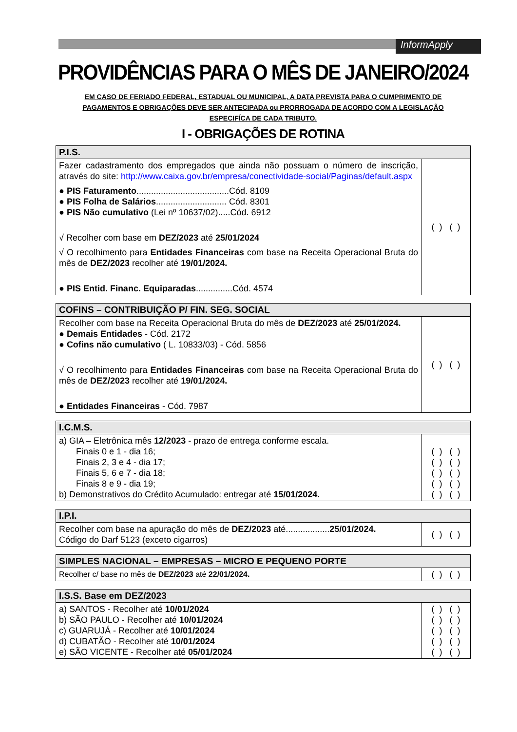InformApply
PROVIDÊNCIAS PARA O MÊS DE JANEIRO/2024
EM CASO DE FERIADO FEDERAL, ESTADUAL OU MUNICIPAL, A DATA PREVISTA PARA O CUMPRIMENTO DE PAGAMENTOS E OBRIGAÇÕES DEVE SER ANTECIPADA ou PRORROGADA DE ACORDO COM A LEGISLAÇÃO ESPECIFÍCA DE CADA TRIBUTO.
I - OBRIGAÇÕES DE ROTINA
| P.I.S. | |
| --- | --- |
| Fazer cadastramento dos empregados que ainda não possuam o número de inscrição, através do site: http://www.caixa.gov.br/empresa/conectividade-social/Paginas/default.aspx ● PIS Faturamento ......................................Cód. 8109 ● PIS Folha de Salários ............................. Cód. 8301 ● PIS Não cumulativo (Lei nº 10637/02).....Cód. 6912 √ Recolher com base em DEZ/2023 até 25/01/2024 √ O recolhimento para Entidades Financeiras com base na Receita Operacional Bruta do mês de DEZ/2023 recolher até 19/01/2024. ● PIS Entid. Financ. Equiparadas ...............Cód. 4574 | ( ) ( ) |
| COFINS – CONTRIBUIÇÃO P/ FIN. SEG. SOCIAL | |
| --- | --- |
| Recolher com base na Receita Operacional Bruta do mês de DEZ/2023 até 25/01/2024. ● Demais Entidades - Cód. 2172 ● Cofins não cumulativo ( L. 10833/03) - Cód. 5856 √ O recolhimento para Entidades Financeiras com base na Receita Operacional Bruta do mês de DEZ/2023 recolher até 19/01/2024. ● Entidades Financeiras - Cód. 7987 | ( ) ( ) |
| I.C.M.S. | |
| --- | --- |
| a) GIA – Eletrônica mês 12/2023 - prazo de entrega conforme escala. Finais 0 e 1 - dia 16; Finais 2, 3 e 4 - dia 17; Finais 5, 6 e 7 - dia 18; Finais 8 e 9 - dia 19; b) Demonstrativos do Crédito Acumulado: entregar até 15/01/2024. | ( ) ( ) ( ) ( ) ( ) ( ) ( ) ( ) ( ) ( ) |
| I.P.I. | |
| --- | --- |
| Recolher com base na apuração do mês de DEZ/2023 até.................. 25/01/2024. Código do Darf 5123 (exceto cigarros) | ( ) ( ) |
| SIMPLES NACIONAL – EMPRESAS – MICRO E PEQUENO PORTE | |
| --- | --- |
| Recolher c/ base no mês de DEZ/2023 até 22/01/2024. | ( ) ( ) |
| I.S.S. Base em DEZ/2023 | |
| --- | --- |
| a) SANTOS - Recolher até 10/01/2024 b) SÃO PAULO - Recolher até 10/01/2024 c) GUARUJÁ - Recolher até 10/01/2024 d) CUBATÃO - Recolher até 10/01/2024 e) SÃO VICENTE - Recolher até 05/01/2024 | ( ) ( ) ( ) ( ) ( ) ( ) ( ) ( ) ( ) ( ) |